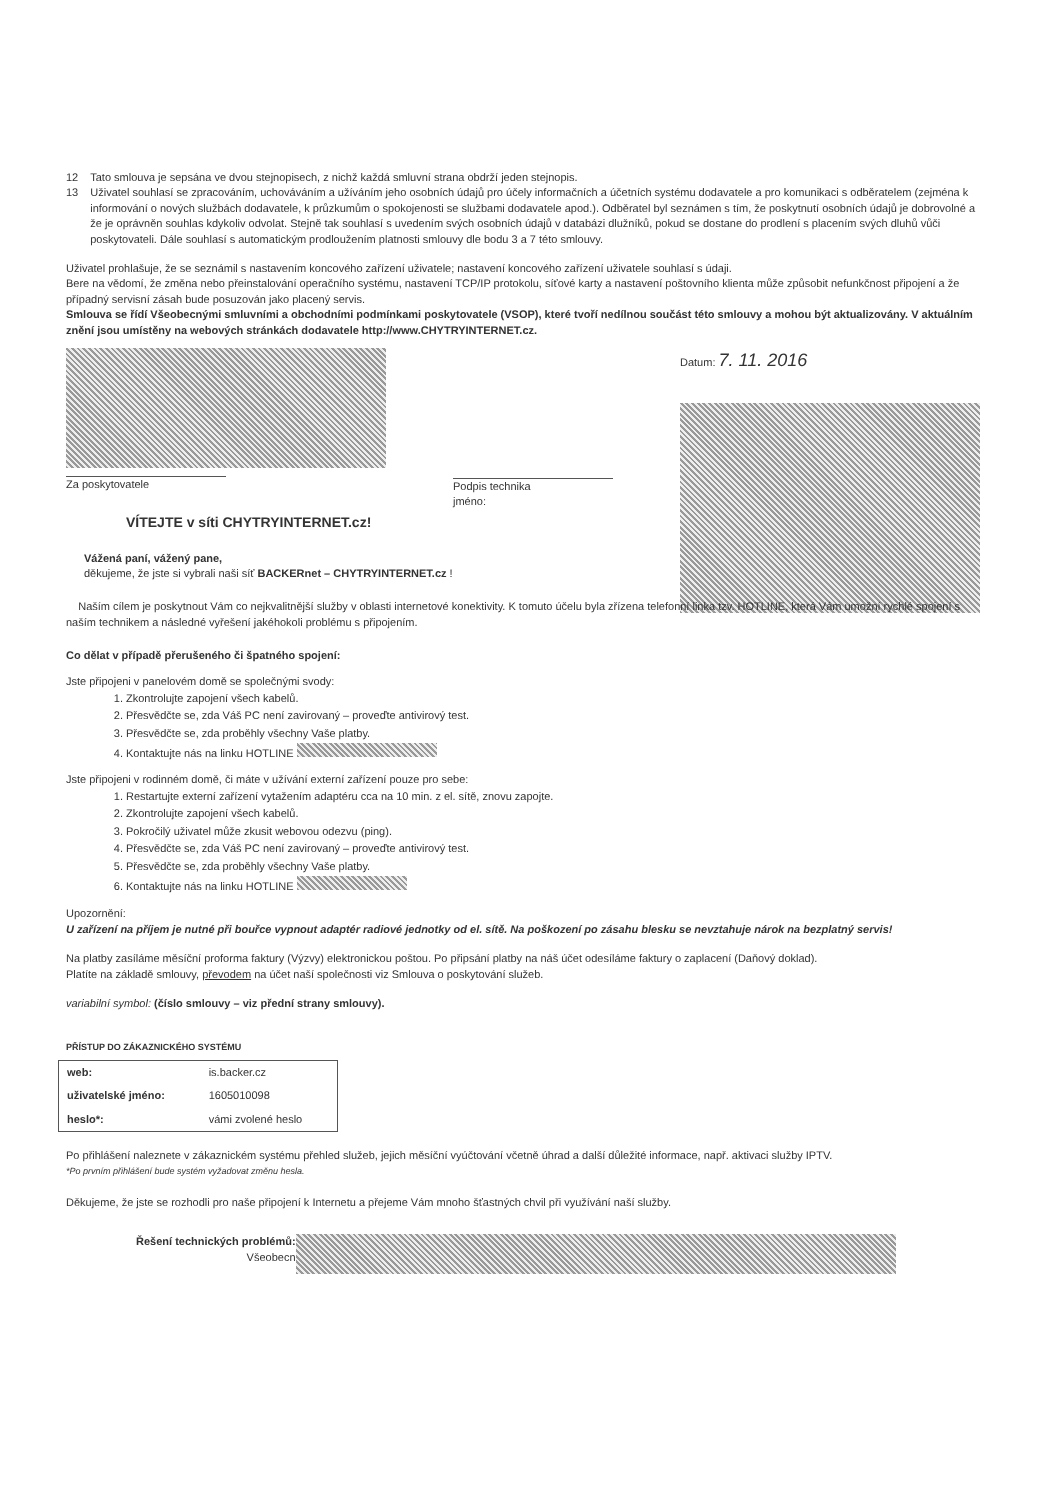12 Tato smlouva je sepsána ve dvou stejnopisech, z nichž každá smluvní strana obdrží jeden stejnopis.
13 Uživatel souhlasí se zpracováním, uchováváním a užíváním jeho osobních údajů pro účely informačních a účetních systému dodavatele a pro komunikaci s odběratelem (zejména k informování o nových službách dodavatele, k průzkumům o spokojenosti se službami dodavatele apod.). Odběratel byl seznámen s tím, že poskytnutí osobních údajů je dobrovolné a že je oprávněn souhlas kdykoliv odvolat. Stejně tak souhlasí s uvedením svých osobních údajů v databázi dlužníků, pokud se dostane do prodlení s placením svých dluhů vůči poskytovateli. Dále souhlasí s automatickým prodloužením platnosti smlouvy dle bodu 3 a 7 této smlouvy.
Uživatel prohlašuje, že se seznámil s nastavením koncového zařízení uživatele; nastavení koncového zařízení uživatele souhlasí s údaji.
Bere na vědomí, že změna nebo přeinstalování operačního systému, nastavení TCP/IP protokolu, síťové karty a nastavení poštovního klienta může způsobit nefunkčnost připojení a že případný servisní zásah bude posuzován jako placený servis.
Smlouva se řídí Všeobecnými smluvními a obchodními podmínkami poskytovatele (VSOP), které tvoří nedílnou součást této smlouvy a mohou být aktualizovány. V aktuálním znění jsou umístěny na webových stránkách dodavatele http://www.CHYTRYINTERNET.cz.
Za poskytovatele
Podpis technika
jméno:
Datum: 7. 11. 2016
VÍTEJTE v síti CHYTRYINTERNET.cz!
Vážená paní, vážený pane,
děkujeme, že jste si vybrali naši síť BACKERnet – CHYTRYINTERNET.cz !
Naším cílem je poskytnout Vám co nejkvalitnější služby v oblasti internetové konektivity. K tomuto účelu byla zřízena telefonní linka tzv. HOTLINE, která Vám umožní rychlé spojení s naším technikem a následné vyřešení jakéhokoli problému s připojením.
Co dělat v případě přerušeného či špatného spojení:
Jste připojeni v panelovém domě se společnými svody:
1. Zkontrolujte zapojení všech kabelů.
2. Přesvědčte se, zda Váš PC není zavirovaný – proveďte antivirový test.
3. Přesvědčte se, zda proběhly všechny Vaše platby.
4. Kontaktujte nás na linku HOTLINE
Jste připojeni v rodinném domě, či máte v užívání externí zařízení pouze pro sebe:
1. Restartujte externí zařízení vytažením adaptéru cca na 10 min. z el. sítě, znovu zapojte.
2. Zkontrolujte zapojení všech kabelů.
3. Pokročilý uživatel může zkusit webovou odezvu (ping).
4. Přesvědčte se, zda Váš PC není zavirovaný – proveďte antivirový test.
5. Přesvědčte se, zda proběhly všechny Vaše platby.
6. Kontaktujte nás na linku HOTLINE
Upozornění:
U zařízení na příjem je nutné při bouřce vypnout adaptér radiové jednotky od el. sítě. Na poškození po zásahu blesku se nevztahuje nárok na bezplatný servis!
Na platby zasíláme měsíční proforma faktury (Výzvy) elektronickou poštou. Po připsání platby na náš účet odesíláme faktury o zaplacení (Daňový doklad).
Platíte na základě smlouvy, převodem na účet naší společnosti viz Smlouva o poskytování služeb.
variabilní symbol: (číslo smlouvy – viz přední strany smlouvy).
PŘÍSTUP DO ZÁKAZNICKÉHO SYSTÉMU
| web: | is.backer.cz |
| uživatelské jméno: | 1605010098 |
| heslo*: | vámi zvolené heslo |
Po přihlášení naleznete v zákaznickém systému přehled služeb, jejich měsíční vyúčtování včetně úhrad a další důležité informace, např. aktivaci služby IPTV.
*Po prvním přihlášení bude systém vyžadovat změnu hesla.
Děkujeme, že jste se rozhodli pro naše připojení k Internetu a přejeme Vám mnoho šťastných chvil při využívání naší služby.
Řešení technických problémů:
Všeobecn